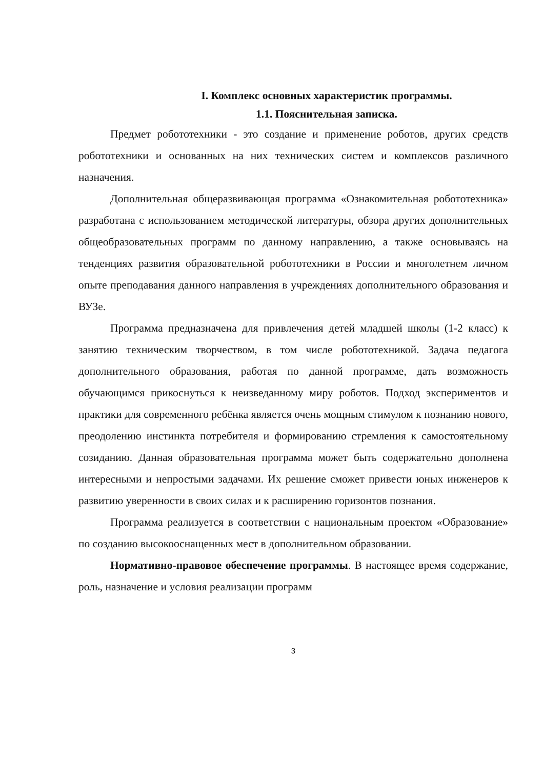I. Комплекс основных характеристик программы.
1.1. Пояснительная записка.
Предмет робототехники - это создание и применение роботов, других средств робототехники и основанных на них технических систем и комплексов различного назначения.
Дополнительная общеразвивающая программа «Ознакомительная робототехника» разработана с использованием методической литературы, обзора других дополнительных общеобразовательных программ по данному направлению, а также основываясь на тенденциях развития образовательной робототехники в России и многолетнем личном опыте преподавания данного направления в учреждениях дополнительного образования и ВУЗе.
Программа предназначена для привлечения детей младшей школы (1-2 класс) к занятию техническим творчеством, в том числе робототехникой. Задача педагога дополнительного образования, работая по данной программе, дать возможность обучающимся прикоснуться к неизведанному миру роботов. Подход экспериментов и практики для современного ребёнка является очень мощным стимулом к познанию нового, преодолению инстинкта потребителя и формированию стремления к самостоятельному созиданию. Данная образовательная программа может быть содержательно дополнена интересными и непростыми задачами. Их решение сможет привести юных инженеров к развитию уверенности в своих силах и к расширению горизонтов познания.
Программа реализуется в соответствии с национальным проектом «Образование» по созданию высокооснащенных мест в дополнительном образовании.
Нормативно-правовое обеспечение программы. В настоящее время содержание, роль, назначение и условия реализации программ
3